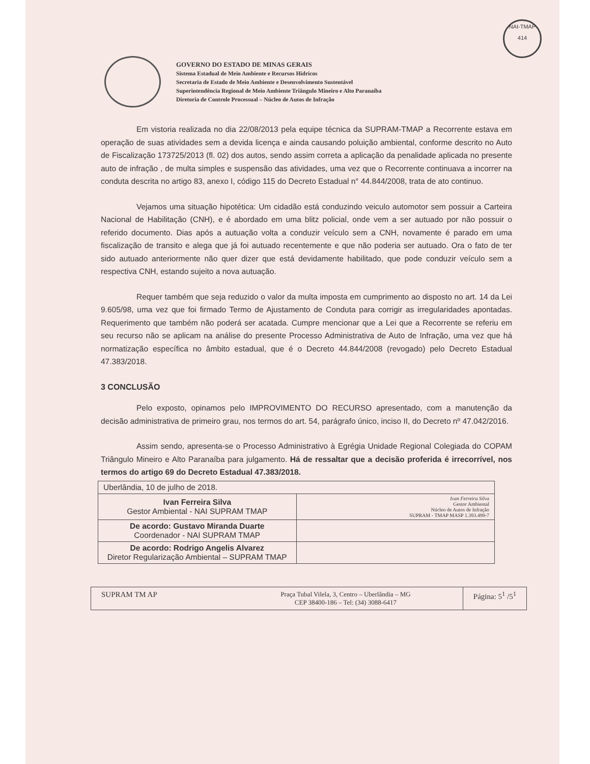NAI-TMAP
414
GOVERNO DO ESTADO DE MINAS GERAIS
Sistema Estadual de Meio Ambiente e Recursos Hídricos
Secretaria de Estado de Meio Ambiente e Desenvolvimento Sustentável
Superintendência Regional de Meio Ambiente Triângulo Mineiro e Alto Paranaíba
Diretoria de Controle Processual – Núcleo de Autos de Infração
Em vistoria realizada no dia 22/08/2013 pela equipe técnica da SUPRAM-TMAP a Recorrente estava em operação de suas atividades sem a devida licença e ainda causando poluição ambiental, conforme descrito no Auto de Fiscalização 173725/2013 (fl. 02) dos autos, sendo assim correta a aplicação da penalidade aplicada no presente auto de infração , de multa simples e suspensão das atividades, uma vez que o Recorrente continuava a incorrer na conduta descrita no artigo 83, anexo I, código 115 do Decreto Estadual n° 44.844/2008, trata de ato continuo.
Vejamos uma situação hipotética: Um cidadão está conduzindo veiculo automotor sem possuir a Carteira Nacional de Habilitação (CNH), e é abordado em uma blitz policial, onde vem a ser autuado por não possuir o referido documento. Dias após a autuação volta a conduzir veículo sem a CNH, novamente é parado em uma fiscalização de transito e alega que já foi autuado recentemente e que não poderia ser autuado. Ora o fato de ter sido autuado anteriormente não quer dizer que está devidamente habilitado, que pode conduzir veículo sem a respectiva CNH, estando sujeito a nova autuação.
Requer também que seja reduzido o valor da multa imposta em cumprimento ao disposto no art. 14 da Lei 9.605/98, uma vez que foi firmado Termo de Ajustamento de Conduta para corrigir as irregularidades apontadas. Requerimento que também não poderá ser acatada. Cumpre mencionar que a Lei que a Recorrente se referiu em seu recurso não se aplicam na análise do presente Processo Administrativa de Auto de Infração, uma vez que há normatização específica no âmbito estadual, que é o Decreto 44.844/2008 (revogado) pelo Decreto Estadual 47.383/2018.
3 CONCLUSÃO
Pelo exposto, opinamos pelo IMPROVIMENTO DO RECURSO apresentado, com a manutenção da decisão administrativa de primeiro grau, nos termos do art. 54, parágrafo único, inciso II, do Decreto nº 47.042/2016.
Assim sendo, apresenta-se o Processo Administrativo à Egrégia Unidade Regional Colegiada do COPAM Triângulo Mineiro e Alto Paranaíba para julgamento. Há de ressaltar que a decisão proferida é irrecorrível, nos termos do artigo 69 do Decreto Estadual 47.383/2018.
| Uberlândia, 10 de julho de 2018. | |
| Ivan Ferreira Silva Gestor Ambiental - NAI SUPRAM TMAP | Ivan Ferreira Silva Gestor Ambiental Núcleo de Autos de Infração SUPRAM - TMAP MASP 1.393.499-7 |
| De acordo: Gustavo Miranda Duarte Coordenador - NAI SUPRAM TMAP | |
| De acordo: Rodrigo Angelis Alvarez Diretor Regularização Ambiental – SUPRAM TMAP | |
SUPRAM TM AP
Praça Tubal Vilela, 3, Centro – Uberlândia – MG
CEP 38400-186 – Tel: (34) 3088-6417
Página: 5<sup>1</sup> /5<sup>1</sup>